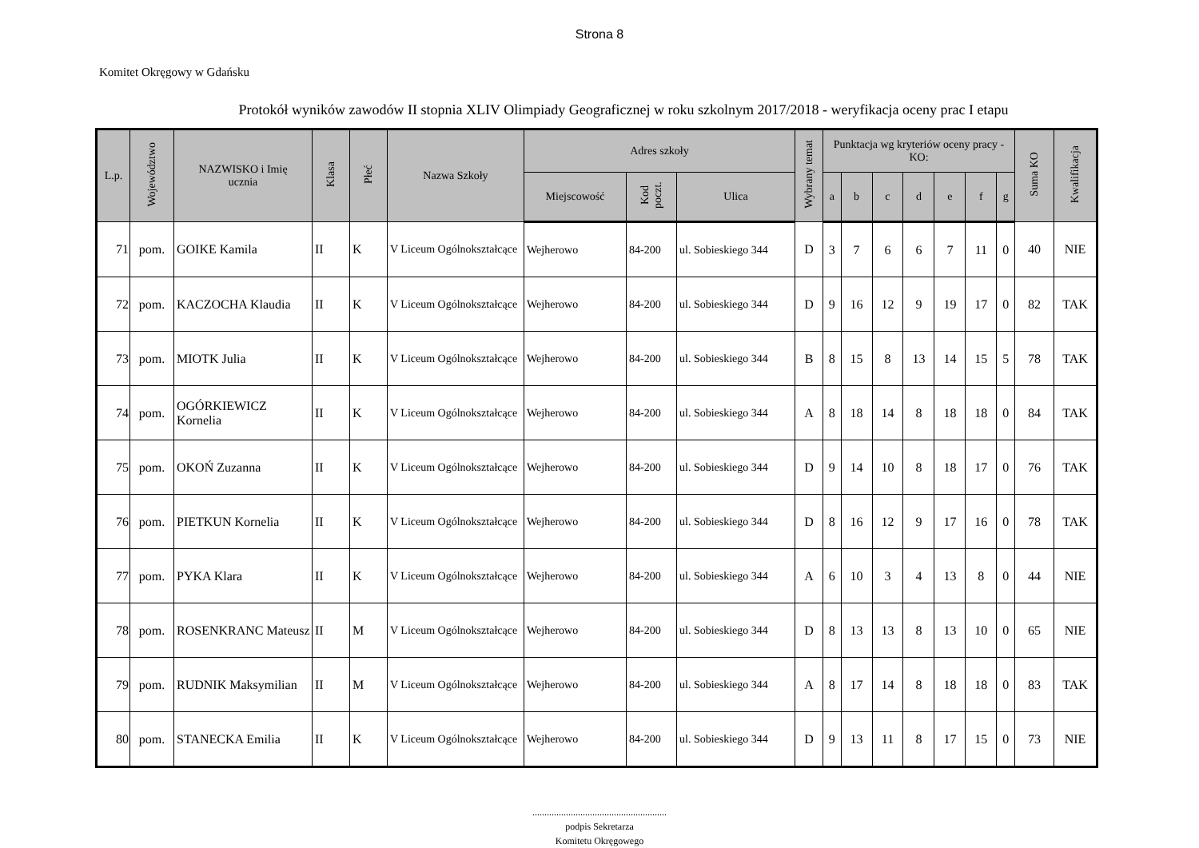Strona 8
Komitet Okręgowy w Gdańsku
Protokół wyników zawodów II stopnia XLIV Olimpiady Geograficznej w roku szkolnym 2017/2018 - weryfikacja oceny prac I etapu
| L.p. | Województwo | NAZWISKO i Imię ucznia | Klasa | Płeć | Nazwa Szkoły | Adres szkoły | | | Wybrany temat | Punktacja wg kryteriów oceny pracy - KO: | | | | | | | Suma KO | Kwalifikacja |
| --- | --- | --- | --- | --- | --- | --- | --- | --- | --- | --- | --- | --- | --- | --- | --- | --- | --- | --- |
| | | | | | | Miejscowość | Kod poczt. | Ulica | | a | b | c | d | e | f | g | | |
| 71 | pom. | GOIKE Kamila | II | K | V Liceum Ogólnokształcące | Wejherowo | 84-200 | ul. Sobieskiego 344 | D | 3 | 7 | 6 | 6 | 7 | 11 | 0 | 40 | NIE |
| 72 | pom. | KACZOCHA Klaudia | II | K | V Liceum Ogólnokształcące | Wejherowo | 84-200 | ul. Sobieskiego 344 | D | 9 | 16 | 12 | 9 | 19 | 17 | 0 | 82 | TAK |
| 73 | pom. | MIOTK Julia | II | K | V Liceum Ogólnokształcące | Wejherowo | 84-200 | ul. Sobieskiego 344 | B | 8 | 15 | 8 | 13 | 14 | 15 | 5 | 78 | TAK |
| 74 | pom. | OGÓRKIEWICZ Kornelia | II | K | V Liceum Ogólnokształcące | Wejherowo | 84-200 | ul. Sobieskiego 344 | A | 8 | 18 | 14 | 8 | 18 | 18 | 0 | 84 | TAK |
| 75 | pom. | OKOŃ Zuzanna | II | K | V Liceum Ogólnokształcące | Wejherowo | 84-200 | ul. Sobieskiego 344 | D | 9 | 14 | 10 | 8 | 18 | 17 | 0 | 76 | TAK |
| 76 | pom. | PIETKUN Kornelia | II | K | V Liceum Ogólnokształcące | Wejherowo | 84-200 | ul. Sobieskiego 344 | D | 8 | 16 | 12 | 9 | 17 | 16 | 0 | 78 | TAK |
| 77 | pom. | PYKA Klara | II | K | V Liceum Ogólnokształcące | Wejherowo | 84-200 | ul. Sobieskiego 344 | A | 6 | 10 | 3 | 4 | 13 | 8 | 0 | 44 | NIE |
| 78 | pom. | ROSENKRANC Mateusz | II | M | V Liceum Ogólnokształcące | Wejherowo | 84-200 | ul. Sobieskiego 344 | D | 8 | 13 | 13 | 8 | 13 | 10 | 0 | 65 | NIE |
| 79 | pom. | RUDNIK Maksymilian | II | M | V Liceum Ogólnokształcące | Wejherowo | 84-200 | ul. Sobieskiego 344 | A | 8 | 17 | 14 | 8 | 18 | 18 | 0 | 83 | TAK |
| 80 | pom. | STANECKA Emilia | II | K | V Liceum Ogólnokształcące | Wejherowo | 84-200 | ul. Sobieskiego 344 | D | 9 | 13 | 11 | 8 | 17 | 15 | 0 | 73 | NIE |
........................................................
podpis Sekretarza
Komitetu Okręgowego